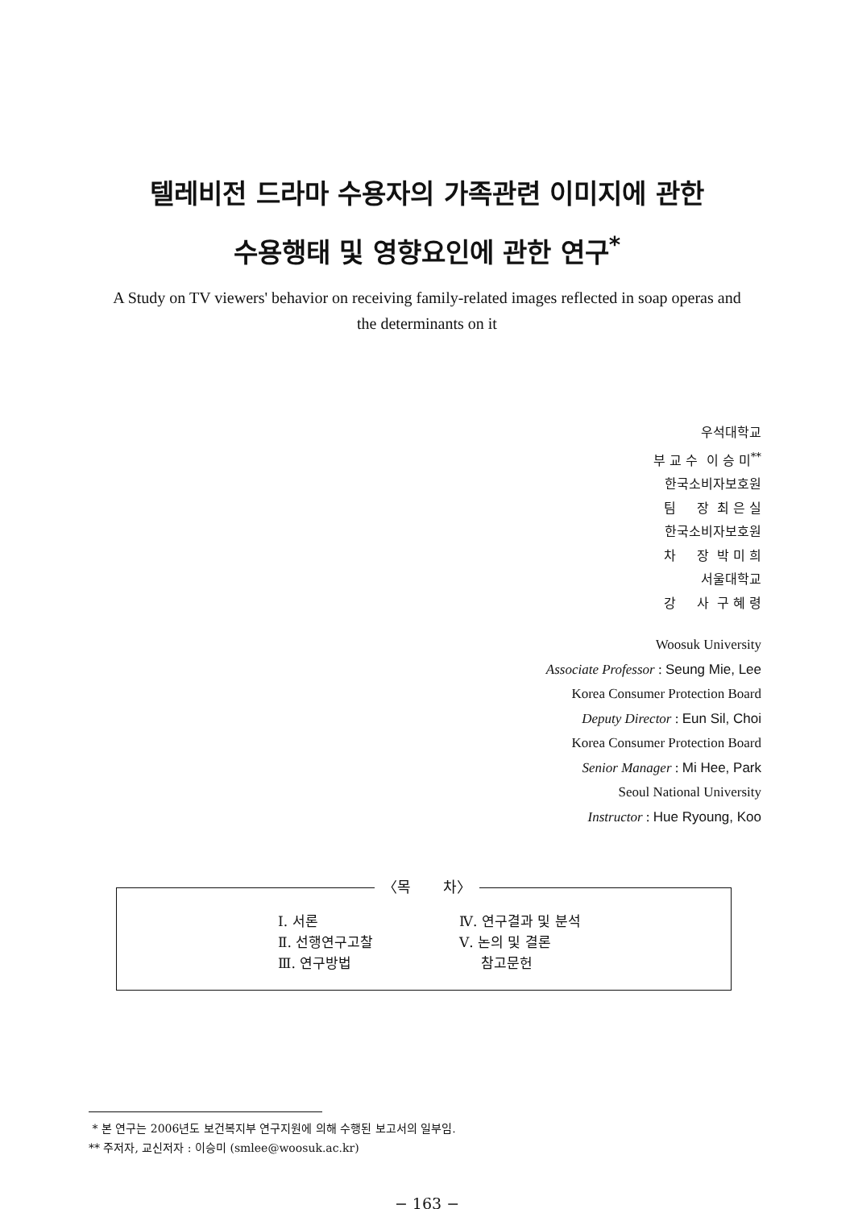텔레비전 드라마 수용자의 가족관련 이미지에 관한
수용행태 및 영향요인에 관한 연구<sup>*</sup>
A Study on TV viewers' behavior on receiving family-related images reflected in soap operas and the determinants on it
우석대학교
부 교 수 이 승 미<sup>**</sup>
한국소비자보호원
팀 장 최 은 실
한국소비자보호원
차 장 박 미 희
서울대학교
강 사 구 혜 령
Woosuk University
Associate Professor : Seung Mie, Lee
Korea Consumer Protection Board
Deputy Director : Eun Sil, Choi
Korea Consumer Protection Board
Senior Manager : Mi Hee, Park
Seoul National University
Instructor : Hue Ryoung, Koo
〈목 차〉
Ⅰ. 서론
Ⅱ. 선행연구고찰
Ⅲ. 연구방법
Ⅳ. 연구결과 및 분석
Ⅴ. 논의 및 결론
참고문헌
* 본 연구는 2006년도 보건복지부 연구지원에 의해 수행된 보고서의 일부임.
** 주저자, 교신저자 : 이승미 (smlee@woosuk.ac.kr)
− 163 −